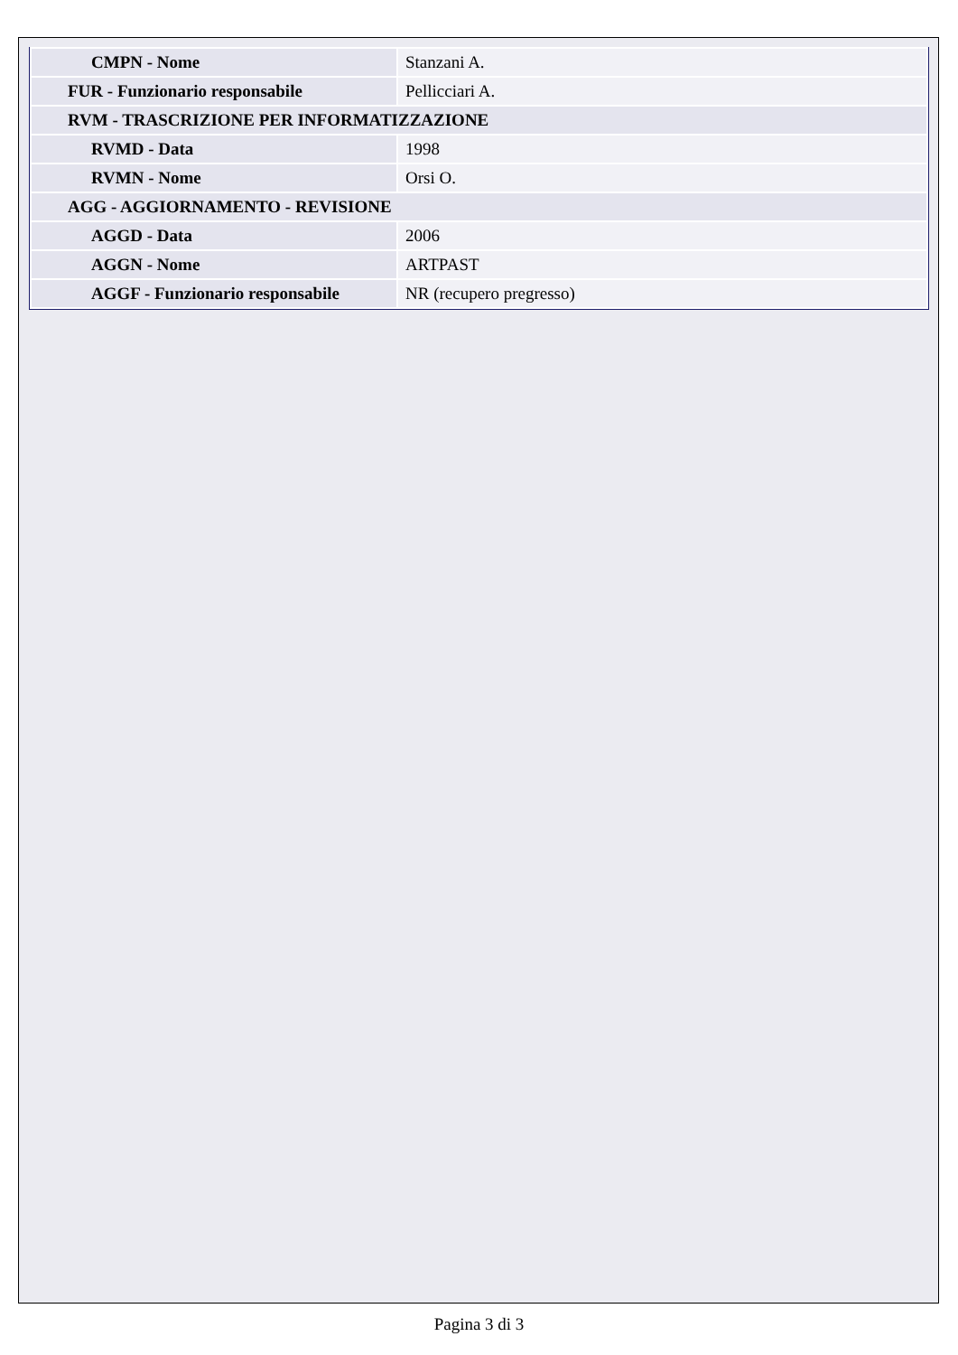| CMPN - Nome | Stanzani A. |
| FUR - Funzionario responsabile | Pellicciari A. |
| RVM - TRASCRIZIONE PER INFORMATIZZAZIONE | |
| RVMD - Data | 1998 |
| RVMN - Nome | Orsi O. |
| AGG - AGGIORNAMENTO - REVISIONE | |
| AGGD - Data | 2006 |
| AGGN - Nome | ARTPAST |
| AGGF - Funzionario responsabile | NR (recupero pregresso) |
Pagina 3 di 3